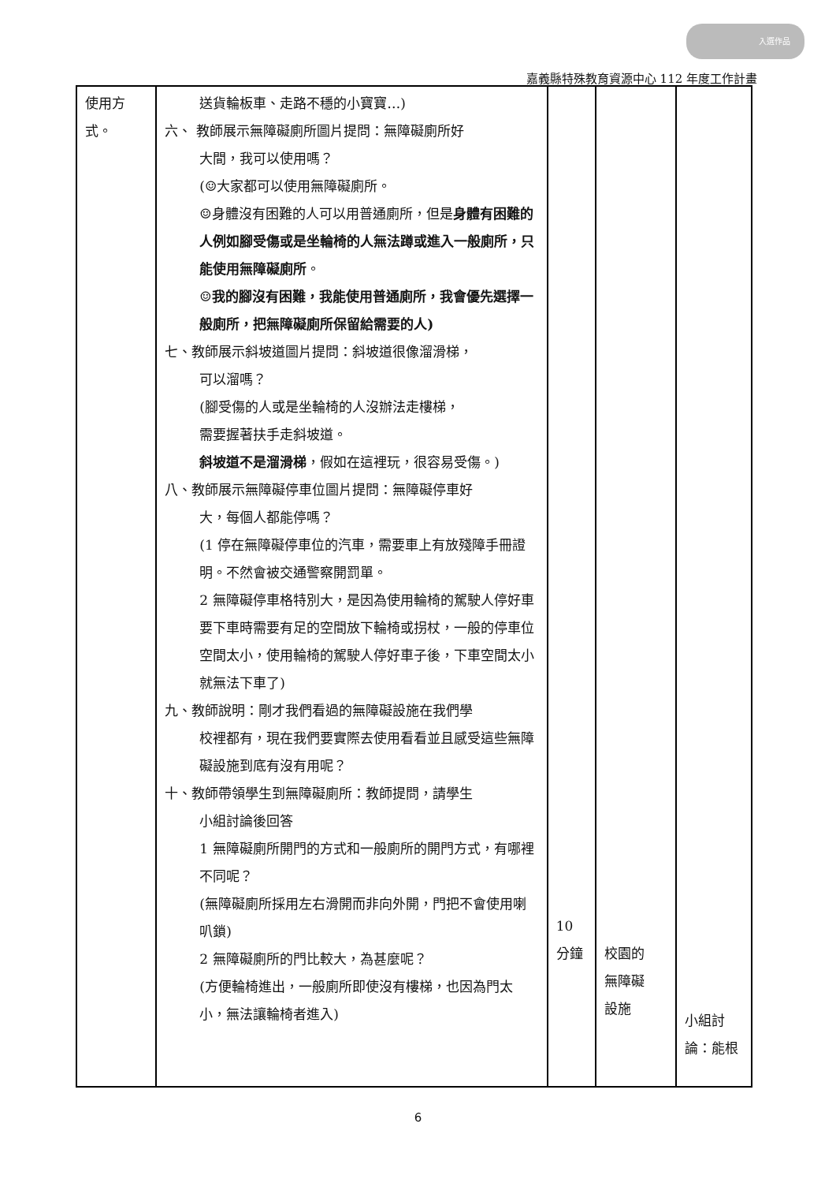入選作品
嘉義縣特殊教育資源中心 112 年度工作計畫
| 使用方式。 | 送貨輪板車、走路不穩的小寶寶…) 六、 教師展示無障礙廁所圖片提問：無障礙廁所好 大間，我可以使用嗎？ (☺大家都可以使用無障礙廁所。 ☺身體沒有困難的人可以用普通廁所，但是 身體有困難的人例如腳受傷或是坐輪椅的人無法蹲或進入一般廁所，只能使用無障礙廁所 。 ☺我的腳沒有困難，我能使用普通廁所，我會優先選擇一般廁所，把無障礙廁所保留給需要的人) 七、教師展示斜坡道圖片提問：斜坡道很像溜滑梯， 可以溜嗎？ (腳受傷的人或是坐輪椅的人沒辦法走樓梯， 需要握著扶手走斜坡道。 斜坡道不是溜滑梯 ，假如在這裡玩，很容易受傷。) 八、教師展示無障礙停車位圖片提問：無障礙停車好 大，每個人都能停嗎？ (1 停在無障礙停車位的汽車，需要車上有放殘障手冊證明。不然會被交通警察開罰單。 2 無障礙停車格特別大，是因為使用輪椅的駕駛人停好車要下車時需要有足的空間放下輪椅或拐杖，一般的停車位空間太小，使用輪椅的駕駛人停好車子後，下車空間太小就無法下車了) 九、教師說明：剛才我們看過的無障礙設施在我們學 校裡都有，現在我們要實際去使用看看並且感受這些無障礙設施到底有沒有用呢？ 十、教師帶領學生到無障礙廁所：教師提問，請學生 小組討論後回答 1 無障礙廁所開門的方式和一般廁所的開門方式，有哪裡不同呢？ (無障礙廁所採用左右滑開而非向外開，門把不會使用喇叭鎖) 2 無障礙廁所的門比較大，為甚麼呢？ (方便輪椅進出，一般廁所即使沒有樓梯，也因為門太小，無法讓輪椅者進入) | 10 分鐘 | 校園的 無障礙 設施 | 小組討 論：能根 |
6